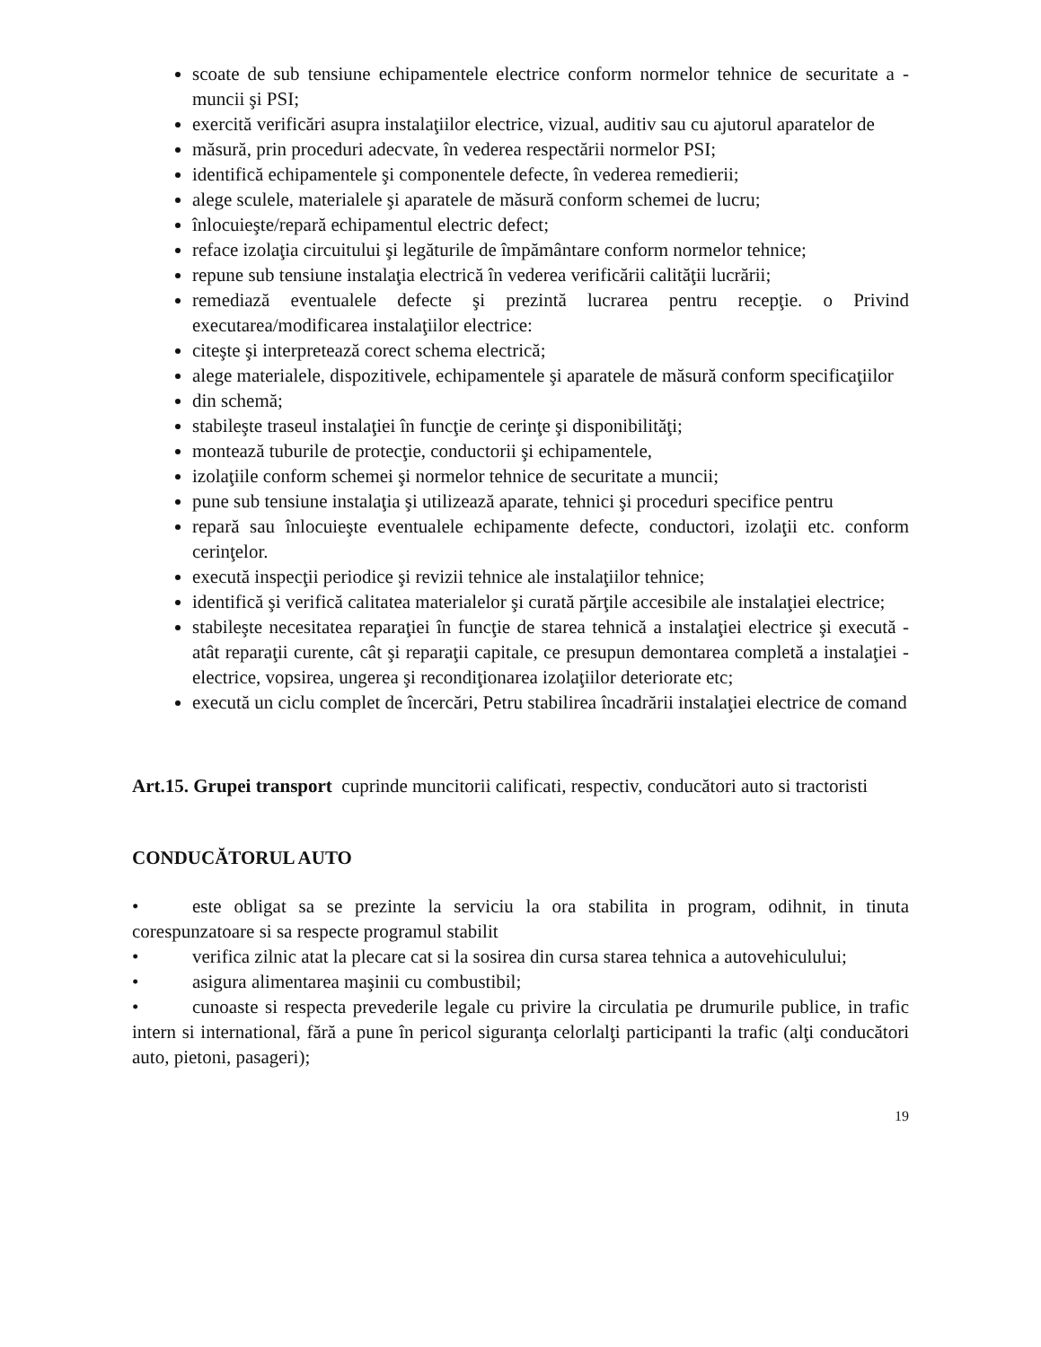scoate de sub tensiune echipamentele electrice conform normelor tehnice de securitate a - muncii şi PSI;
exercită verificări asupra instalaţiilor electrice, vizual, auditiv sau cu ajutorul aparatelor de
măsură, prin proceduri adecvate, în vederea respectării normelor PSI;
identifică echipamentele şi componentele defecte, în vederea remedierii;
alege sculele, materialele şi aparatele de măsură conform schemei de lucru;
înlocuieşte/repară echipamentul electric defect;
reface izolaţia circuitului şi legăturile de împământare conform normelor tehnice;
repune sub tensiune instalaţia electrică în vederea verificării calităţii lucrării;
remediază eventualele defecte şi prezintă lucrarea pentru recepţie. o Privind executarea/modificarea instalaţiilor electrice:
citeşte şi interpretează corect schema electrică;
alege materialele, dispozitivele, echipamentele şi aparatele de măsură conform specificaţiilor
din schemă;
stabileşte traseul instalaţiei în funcţie de cerinţe şi disponibilităţi;
montează tuburile de protecţie, conductorii şi echipamentele,
izolaţiile conform schemei şi normelor tehnice de securitate a muncii;
pune sub tensiune instalaţia şi utilizează aparate, tehnici şi proceduri specifice pentru
repară sau înlocuieşte eventualele echipamente defecte, conductori, izolaţii etc. conform cerinţelor.
execută inspecţii periodice şi revizii tehnice ale instalaţiilor tehnice;
identifică şi verifică calitatea materialelor şi curată părţile accesibile ale instalaţiei electrice;
stabileşte necesitatea reparaţiei în funcţie de starea tehnică a instalaţiei electrice şi execută - atât reparaţii curente, cât şi reparaţii capitale, ce presupun demontarea completă a instalaţiei - electrice, vopsirea, ungerea şi recondiţionarea izolaţiilor deteriorate etc;
execută un ciclu complet de încercări, Petru stabilirea încadrării instalaţiei electrice de comand
Art.15. Grupei transport cuprinde muncitorii calificati, respectiv, conducători auto si tractoristi
CONDUCĂTORUL AUTO
• este obligat sa se prezinte la serviciu la ora stabilita in program, odihnit, in tinuta corespunzatoare si sa respecte programul stabilit
• verifica zilnic atat la plecare cat si la sosirea din cursa starea tehnica a autovehiculului;
• asigura alimentarea maşinii cu combustibil;
• cunoaste si respecta prevederile legale cu privire la circulatia pe drumurile publice, in trafic intern si international, fără a pune în pericol siguranţa celorlalţi participanti la trafic (alţi conducători auto, pietoni, pasageri);
19